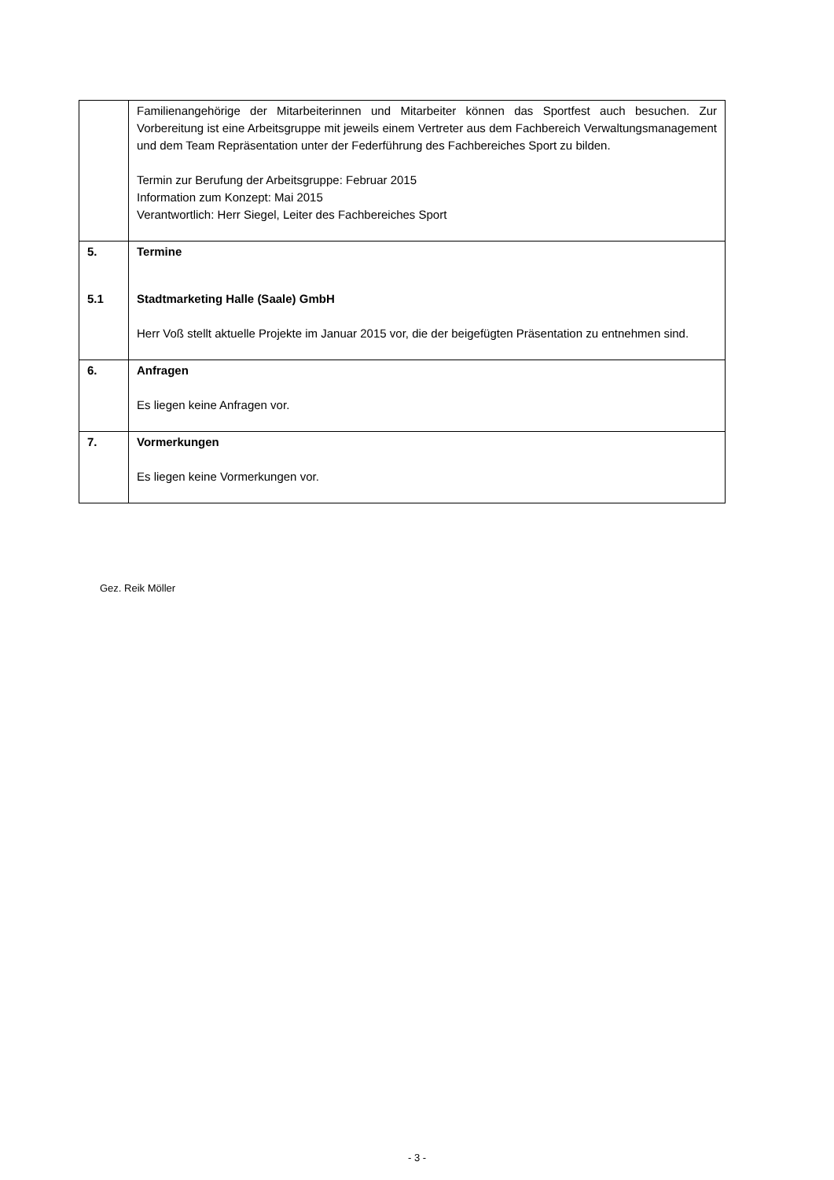| | Familienangehörige der Mitarbeiterinnen und Mitarbeiter können das Sportfest auch besuchen. Zur Vorbereitung ist eine Arbeitsgruppe mit jeweils einem Vertreter aus dem Fachbereich Verwaltungsmanagement und dem Team Repräsentation unter der Federführung des Fachbereiches Sport zu bilden. Termin zur Berufung der Arbeitsgruppe: Februar 2015 Information zum Konzept: Mai 2015 Verantwortlich: Herr Siegel, Leiter des Fachbereiches Sport |
| 5. 5.1 | Termine Stadtmarketing Halle (Saale) GmbH Herr Voß stellt aktuelle Projekte im Januar 2015 vor, die der beigefügten Präsentation zu entnehmen sind. |
| 6. | Anfragen Es liegen keine Anfragen vor. |
| 7. | Vormerkungen Es liegen keine Vormerkungen vor. |
Gez. Reik Möller
- 3 -